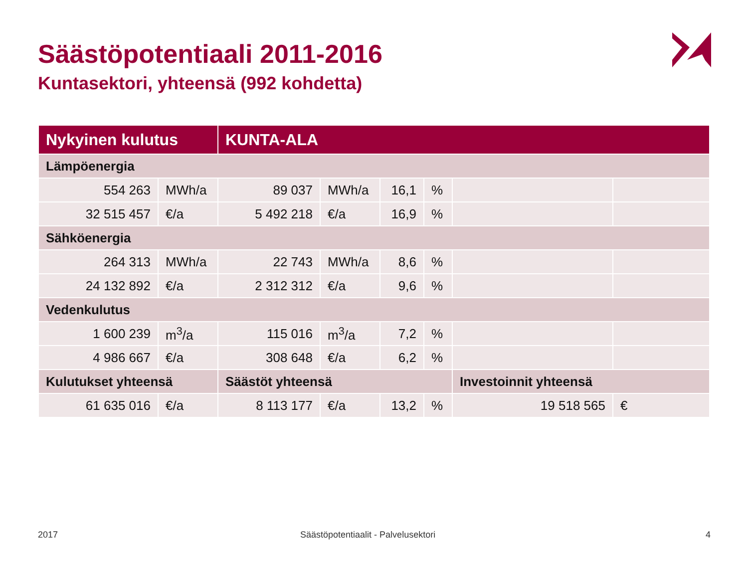Säästöpotentiaali 2011-2016
Kuntasektori, yhteensä (992 kohdetta)
| Nykyinen kulutus | | KUNTA-ALA | | | | | |
| --- | --- | --- | --- | --- | --- | --- | --- |
| Lämpöenergia | | | | | | | |
| 554 263 | MWh/a | 89 037 | MWh/a | 16,1 | % | | |
| 32 515 457 | €/a | 5 492 218 | €/a | 16,9 | % | | |
| Sähköenergia | | | | | | | |
| 264 313 | MWh/a | 22 743 | MWh/a | 8,6 | % | | |
| 24 132 892 | €/a | 2 312 312 | €/a | 9,6 | % | | |
| Vedenkulutus | | | | | | | |
| 1 600 239 | m<sup>3</sup>/a | 115 016 | m<sup>3</sup>/a | 7,2 | % | | |
| 4 986 667 | €/a | 308 648 | €/a | 6,2 | % | | |
| Kulutukset yhteensä | | Säästöt yhteensä | | | | Investoinnit yhteensä | |
| 61 635 016 | €/a | 8 113 177 | €/a | 13,2 | % | 19 518 565 | € |
2017
Säästöpotentiaalit - Palvelusektori
4